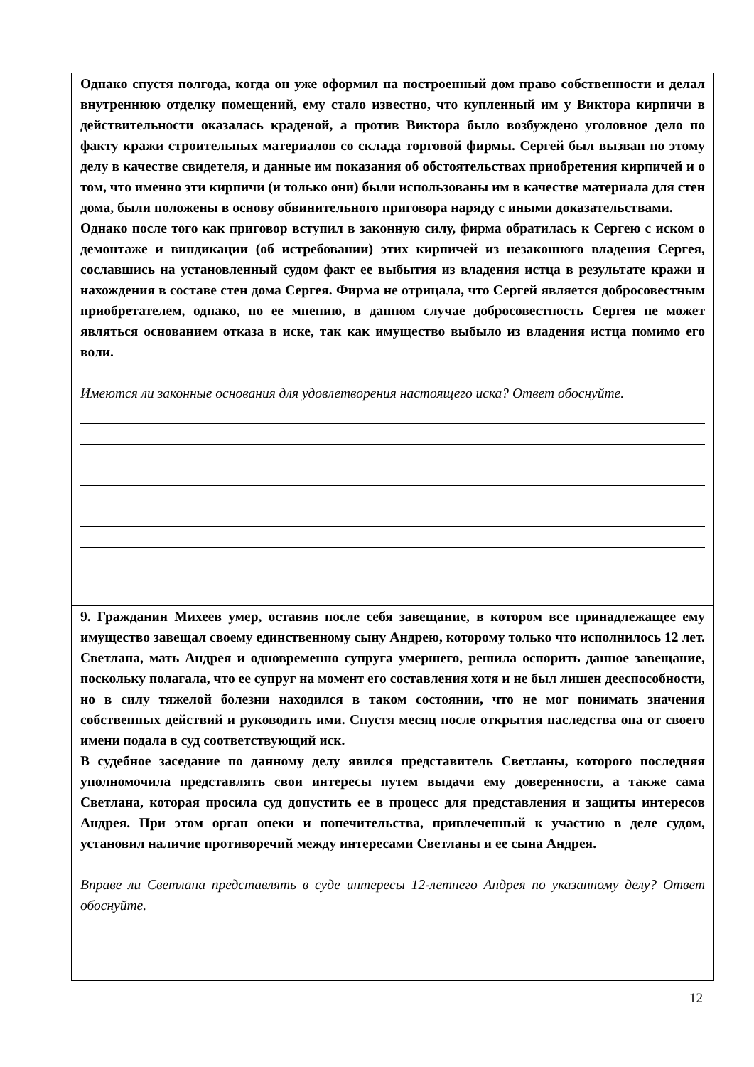Однако спустя полгода, когда он уже оформил на построенный дом право собственности и делал внутреннюю отделку помещений, ему стало известно, что купленный им у Виктора кирпичи в действительности оказалась краденой, а против Виктора было возбуждено уголовное дело по факту кражи строительных материалов со склада торговой фирмы. Сергей был вызван по этому делу в качестве свидетеля, и данные им показания об обстоятельствах приобретения кирпичей и о том, что именно эти кирпичи (и только они) были использованы им в качестве материала для стен дома, были положены в основу обвинительного приговора наряду с иными доказательствами.
Однако после того как приговор вступил в законную силу, фирма обратилась к Сергею с иском о демонтаже и виндикации (об истребовании) этих кирпичей из незаконного владения Сергея, сославшись на установленный судом факт ее выбытия из владения истца в результате кражи и нахождения в составе стен дома Сергея. Фирма не отрицала, что Сергей является добросовестным приобретателем, однако, по ее мнению, в данном случае добросовестность Сергея не может являться основанием отказа в иске, так как имущество выбыло из владения истца помимо его воли.
Имеются ли законные основания для удовлетворения настоящего иска? Ответ обоснуйте.
9. Гражданин Михеев умер, оставив после себя завещание, в котором все принадлежащее ему имущество завещал своему единственному сыну Андрею, которому только что исполнилось 12 лет. Светлана, мать Андрея и одновременно супруга умершего, решила оспорить данное завещание, поскольку полагала, что ее супруг на момент его составления хотя и не был лишен дееспособности, но в силу тяжелой болезни находился в таком состоянии, что не мог понимать значения собственных действий и руководить ими. Спустя месяц после открытия наследства она от своего имени подала в суд соответствующий иск.
В судебное заседание по данному делу явился представитель Светланы, которого последняя уполномочила представлять свои интересы путем выдачи ему доверенности, а также сама Светлана, которая просила суд допустить ее в процесс для представления и защиты интересов Андрея. При этом орган опеки и попечительства, привлеченный к участию в деле судом, установил наличие противоречий между интересами Светланы и ее сына Андрея.
Вправе ли Светлана представлять в суде интересы 12-летнего Андрея по указанному делу? Ответ обоснуйте.
12